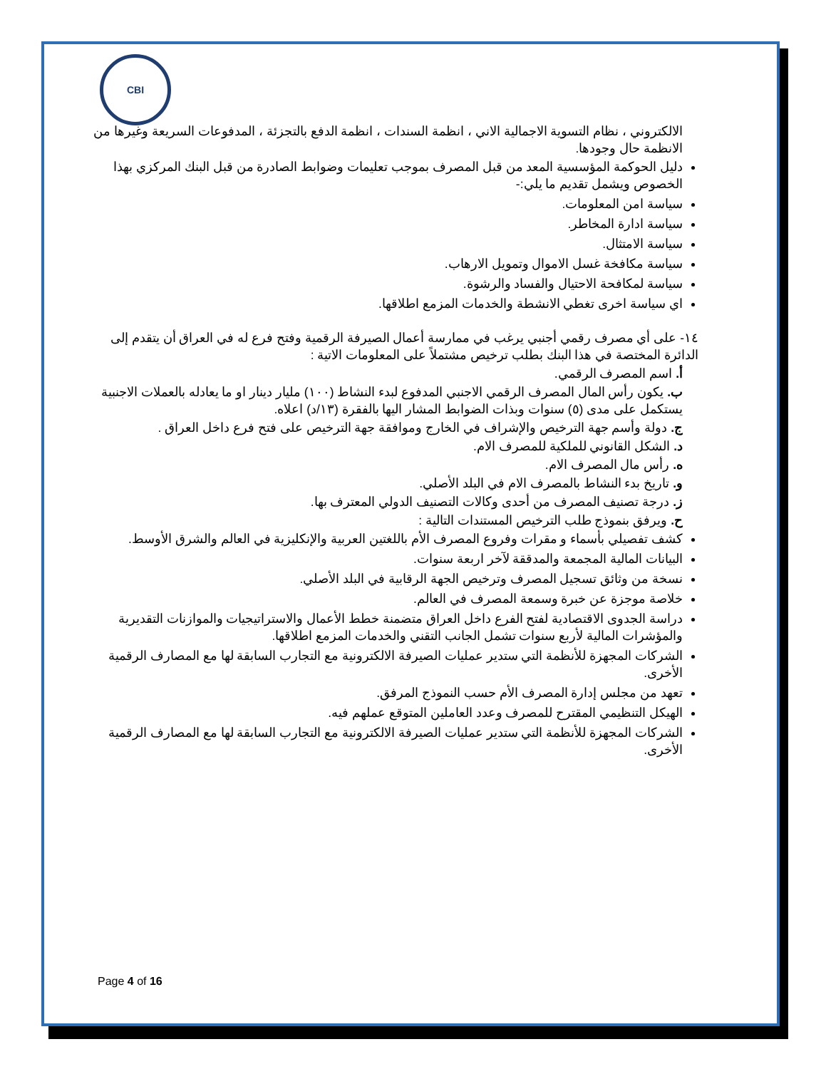CBI
الالكتروني ، نظام التسوية الاجمالية الاني ، انظمة السندات ، انظمة الدفع بالتجزئة ، المدفوعات السريعة وغيرها من الانظمة حال وجودها.
دليل الحوكمة المؤسسية المعد من قبل المصرف بموجب تعليمات وضوابط الصادرة من قبل البنك المركزي بهذا الخصوص ويشمل تقديم ما يلي:-
سياسة امن المعلومات.
سياسة ادارة المخاطر.
سياسة الامتثال.
سياسة مكافخة غسل الاموال وتمويل الارهاب.
سياسة لمكافحة الاحتيال والفساد والرشوة.
اي سياسة اخرى تغطي الانشطة والخدمات المزمع اطلاقها.
١٤- على أي مصرف رقمي أجنبي يرغب في ممارسة أعمال الصيرفة الرقمية وفتح فرع له في العراق أن يتقدم إلى الدائرة المختصة في هذا البنك بطلب ترخيص مشتملاً على المعلومات الاتية :
أ. اسم المصرف الرقمي.
ب. يكون رأس المال المصرف الرقمي الاجنبي المدفوع لبدء النشاط (١٠٠) مليار دينار او ما يعادله بالعملات الاجنبية يستكمل على مدى (٥) سنوات وبذات الضوابط المشار اليها بالفقرة (١٣/د) اعلاه.
ج. دولة وأسم جهة الترخيص والإشراف في الخارج وموافقة جهة الترخيص على فتح فرع داخل العراق .
د. الشكل القانوني للملكية للمصرف الام.
ه. رأس مال المصرف الام.
و. تاريخ بدء النشاط بالمصرف الام في البلد الأصلي.
ز. درجة تصنيف المصرف من أحدى وكالات التصنيف الدولي المعترف بها.
ح. ويرفق بنموذج طلب الترخيص المستندات التالية :
كشف تفصيلي بأسماء و مقرات وفروع المصرف الأم باللغتين العربية والإنكليزية في العالم والشرق الأوسط.
البيانات المالية المجمعة والمدققة لآخر اربعة سنوات.
نسخة من وثائق تسجيل المصرف وترخيص الجهة الرقابية في البلد الأصلي.
خلاصة موجزة عن خبرة وسمعة المصرف في العالم.
دراسة الجدوى الاقتصادية لفتح الفرع داخل العراق متضمنة خطط الأعمال والاستراتيجيات والموازنات التقديرية والمؤشرات المالية لأربع سنوات تشمل الجانب التقني والخدمات المزمع اطلاقها.
الشركات المجهزة للأنظمة التي ستدير عمليات الصيرفة الالكترونية مع التجارب السابقة لها مع المصارف الرقمية الأخرى.
تعهد من مجلس إدارة المصرف الأم حسب النموذج المرفق.
الهيكل التنظيمي المقترح للمصرف وعدد العاملين المتوقع عملهم فيه.
الشركات المجهزة للأنظمة التي ستدير عمليات الصيرفة الالكترونية مع التجارب السابقة لها مع المصارف الرقمية الأخرى.
Page 4 of 16